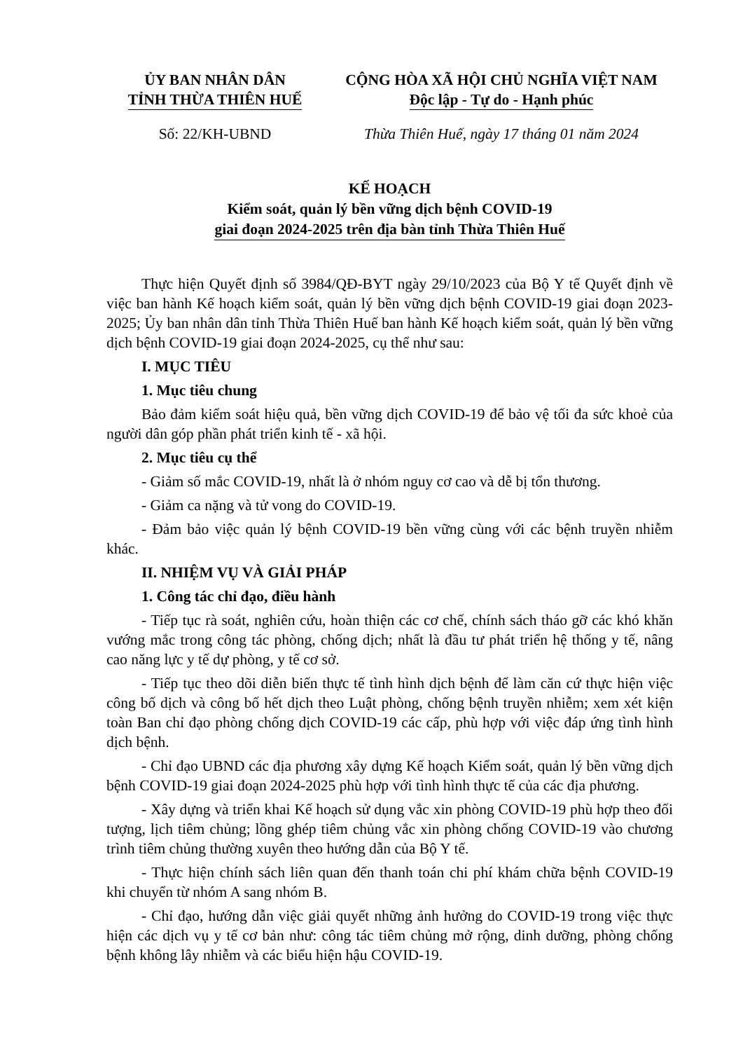ỦY BAN NHÂN DÂN
TỈNH THỪA THIÊN HUẾ
CỘNG HÒA XÃ HỘI CHỦ NGHĨA VIỆT NAM
Độc lập - Tự do - Hạnh phúc
Số: 22/KH-UBND Thừa Thiên Huế, ngày 17 tháng 01 năm 2024
KẾ HOẠCH
Kiểm soát, quản lý bền vững dịch bệnh COVID-19
giai đoạn 2024-2025 trên địa bàn tỉnh Thừa Thiên Huế
Thực hiện Quyết định số 3984/QĐ-BYT ngày 29/10/2023 của Bộ Y tế Quyết định về việc ban hành Kế hoạch kiểm soát, quản lý bền vững dịch bệnh COVID-19 giai đoạn 2023-2025; Ủy ban nhân dân tỉnh Thừa Thiên Huế ban hành Kế hoạch kiểm soát, quản lý bền vững dịch bệnh COVID-19 giai đoạn 2024-2025, cụ thể như sau:
I. MỤC TIÊU
1. Mục tiêu chung
Bảo đảm kiểm soát hiệu quả, bền vững dịch COVID-19 để bảo vệ tối đa sức khoẻ của người dân góp phần phát triển kinh tế - xã hội.
2. Mục tiêu cụ thể
- Giảm số mắc COVID-19, nhất là ở nhóm nguy cơ cao và dễ bị tổn thương.
- Giảm ca nặng và tử vong do COVID-19.
- Đảm bảo việc quản lý bệnh COVID-19 bền vững cùng với các bệnh truyền nhiễm khác.
II. NHIỆM VỤ VÀ GIẢI PHÁP
1. Công tác chỉ đạo, điều hành
- Tiếp tục rà soát, nghiên cứu, hoàn thiện các cơ chế, chính sách tháo gỡ các khó khăn vướng mắc trong công tác phòng, chống dịch; nhất là đầu tư phát triển hệ thống y tế, nâng cao năng lực y tế dự phòng, y tế cơ sở.
- Tiếp tục theo dõi diễn biến thực tế tình hình dịch bệnh để làm căn cứ thực hiện việc công bố dịch và công bố hết dịch theo Luật phòng, chống bệnh truyền nhiễm; xem xét kiện toàn Ban chỉ đạo phòng chống dịch COVID-19 các cấp, phù hợp với việc đáp ứng tình hình dịch bệnh.
- Chỉ đạo UBND các địa phương xây dựng Kế hoạch Kiểm soát, quản lý bền vững dịch bệnh COVID-19 giai đoạn 2024-2025 phù hợp với tình hình thực tế của các địa phương.
- Xây dựng và triển khai Kế hoạch sử dụng vắc xin phòng COVID-19 phù hợp theo đối tượng, lịch tiêm chủng; lồng ghép tiêm chủng vắc xin phòng chống COVID-19 vào chương trình tiêm chủng thường xuyên theo hướng dẫn của Bộ Y tế.
- Thực hiện chính sách liên quan đến thanh toán chi phí khám chữa bệnh COVID-19 khi chuyển từ nhóm A sang nhóm B.
- Chỉ đạo, hướng dẫn việc giải quyết những ảnh hưởng do COVID-19 trong việc thực hiện các dịch vụ y tế cơ bản như: công tác tiêm chủng mở rộng, dinh dưỡng, phòng chống bệnh không lây nhiễm và các biểu hiện hậu COVID-19.